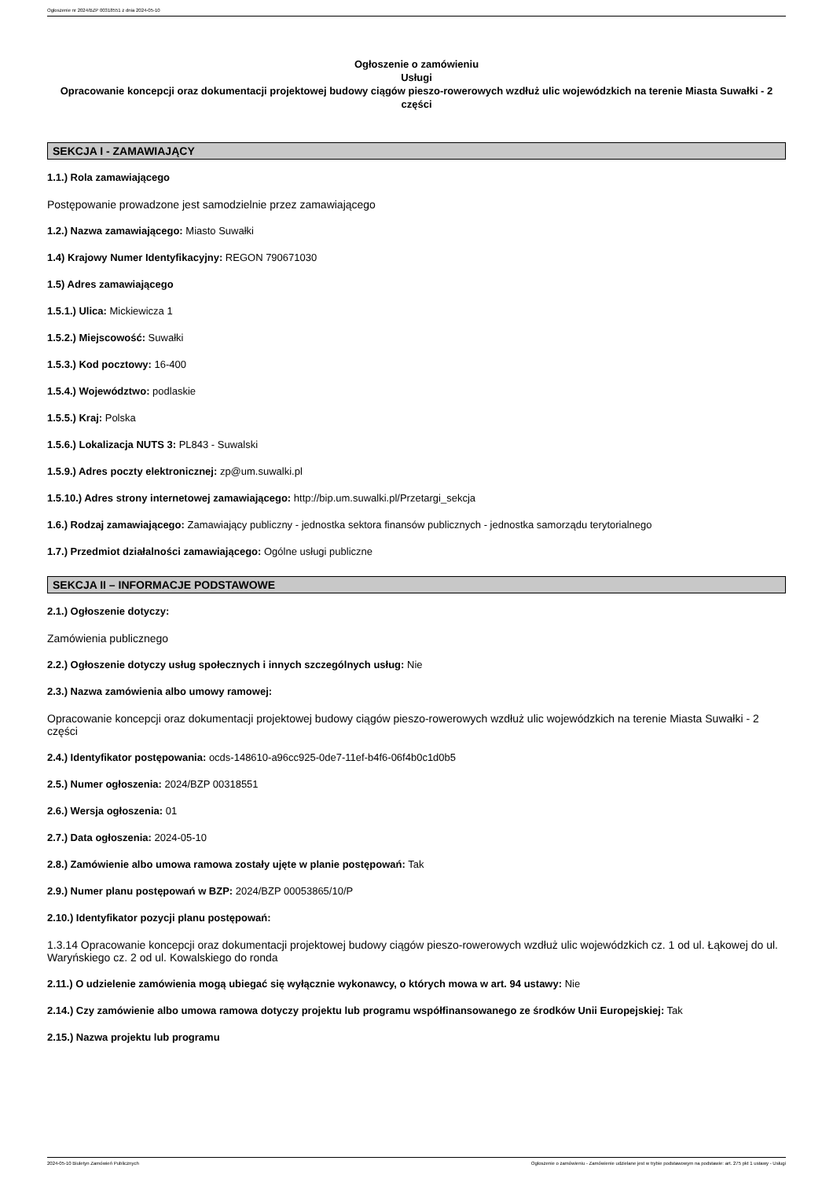Ogłoszenie nr 2024/BZP 00318551 z dnia 2024-05-10
Ogłoszenie o zamówieniu
Usługi
Opracowanie koncepcji oraz dokumentacji projektowej budowy ciągów pieszo-rowerowych wzdłuż ulic wojewódzkich na terenie Miasta Suwałki - 2 części
SEKCJA I - ZAMAWIAJĄCY
1.1.) Rola zamawiającego
Postępowanie prowadzone jest samodzielnie przez zamawiającego
1.2.) Nazwa zamawiającego: Miasto Suwałki
1.4) Krajowy Numer Identyfikacyjny: REGON 790671030
1.5) Adres zamawiającego
1.5.1.) Ulica: Mickiewicza 1
1.5.2.) Miejscowość: Suwałki
1.5.3.) Kod pocztowy: 16-400
1.5.4.) Województwo: podlaskie
1.5.5.) Kraj: Polska
1.5.6.) Lokalizacja NUTS 3: PL843 - Suwalski
1.5.9.) Adres poczty elektronicznej: zp@um.suwalki.pl
1.5.10.) Adres strony internetowej zamawiającego: http://bip.um.suwalki.pl/Przetargi_sekcja
1.6.) Rodzaj zamawiającego: Zamawiający publiczny - jednostka sektora finansów publicznych - jednostka samorządu terytorialnego
1.7.) Przedmiot działalności zamawiającego: Ogólne usługi publiczne
SEKCJA II – INFORMACJE PODSTAWOWE
2.1.) Ogłoszenie dotyczy:
Zamówienia publicznego
2.2.) Ogłoszenie dotyczy usług społecznych i innych szczególnych usług: Nie
2.3.) Nazwa zamówienia albo umowy ramowej:
Opracowanie koncepcji oraz dokumentacji projektowej budowy ciągów pieszo-rowerowych wzdłuż ulic wojewódzkich na terenie Miasta Suwałki - 2 części
2.4.) Identyfikator postępowania: ocds-148610-a96cc925-0de7-11ef-b4f6-06f4b0c1d0b5
2.5.) Numer ogłoszenia: 2024/BZP 00318551
2.6.) Wersja ogłoszenia: 01
2.7.) Data ogłoszenia: 2024-05-10
2.8.) Zamówienie albo umowa ramowa zostały ujęte w planie postępowań: Tak
2.9.) Numer planu postępowań w BZP: 2024/BZP 00053865/10/P
2.10.) Identyfikator pozycji planu postępowań:
1.3.14 Opracowanie koncepcji oraz dokumentacji projektowej budowy ciągów pieszo-rowerowych wzdłuż ulic wojewódzkich cz. 1 od ul. Łąkowej do ul. Waryńskiego cz. 2 od ul. Kowalskiego do ronda
2.11.) O udzielenie zamówienia mogą ubiegać się wyłącznie wykonawcy, o których mowa w art. 94 ustawy: Nie
2.14.) Czy zamówienie albo umowa ramowa dotyczy projektu lub programu współfinansowanego ze środków Unii Europejskiej: Tak
2.15.) Nazwa projektu lub programu
2024-05-10 Biuletyn Zamówień Publicznych Ogłoszenie o zamówieniu - Zamówienie udzielane jest w trybie podstawowym na podstawie: art. 275 pkt 1 ustawy - Usługi